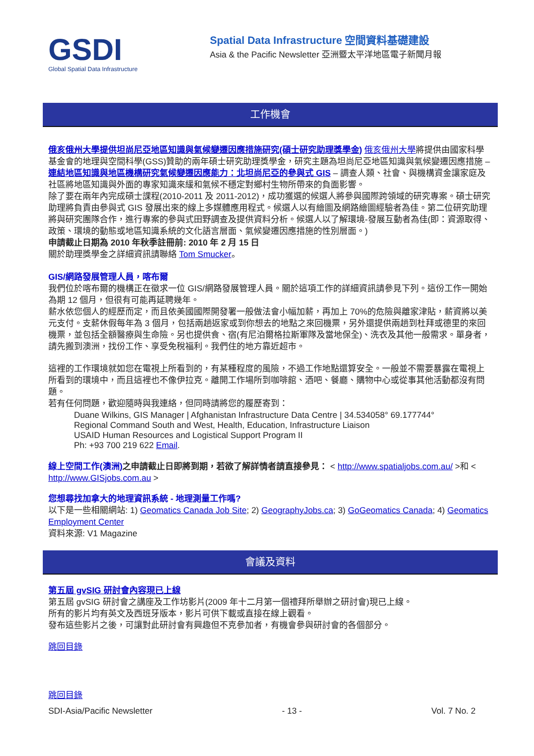GSDI
Global Spatial Data Infrastructure
Spatial Data Infrastructure 空間資料基礎建設
Asia & the Pacific Newsletter 亞洲暨太平洋地區電子新聞月報
工作機會
俄亥俄州大學提供坦尚尼亞地區知識與氣候變遷因應措施研究(碩士研究助理獎學金) 俄亥俄州大學將提供由國家科學基金會的地理與空間科學(GSS)贊助的兩年碩士研究助理獎學金，研究主題為坦尚尼亞地區知識與氣候變遷因應措施 – 連結地區知識與地區機構研究氣候變遷因應能力：北坦尚尼亞的參與式 GIS – 調查人類、社會、與機構資金讓家庭及社區將地區知識與外面的專家知識來緩和氣候不穩定對鄉村生物所帶來的負面影響。
除了要在兩年內完成碩士課程(2010-2011 及 2011-2012)，成功獲選的候選人將參與國際跨領域的研究專案。碩士研究助理將負責由參與式 GIS 發展出來的線上多媒體應用程式。候選人以有繪圖及網路繪圖經驗者為佳。第二位研究助理將與研究團隊合作，進行專案的參與式田野調查及提供資料分析。候選人以了解環境-發展互動者為佳(即：資源取得、政策、環境的動態或地區知識系統的文化語言層面、氣候變遷因應措施的性別層面。)
申請截止日期為 2010 年秋季註冊前: 2010 年 2 月 15 日
關於助理獎學金之詳細資訊請聯絡 Tom Smucker。
GIS/網路發展管理人員，喀布爾
我們位於喀布爾的機構正在徵求一位 GIS/網路發展管理人員。關於這項工作的詳細資訊請參見下列。這份工作一開始為期 12 個月，但很有可能再延聘幾年。
薪水依您個人的經歷而定，而且依美國國際開發署一般做法會小幅加薪，再加上 70%的危險與離家津貼，薪資將以美元支付。支薪休假每年為 3 個月，包括兩趟返家或到你想去的地點之來回機票，另外還提供兩趟到杜拜或德里的來回機票，並包括全額醫療與生命險。另也提供食、宿(有尼泊爾格拉斯軍隊及當地保全)、洗衣及其他一般需求。單身者，請先搬到澳洲，找份工作、享受免稅福利。我們住的地方靠近超市。
這裡的工作環境就如您在電視上所看到的，有某種程度的風險，不過工作地點還算安全。一般並不需要暴露在電視上所看到的環境中，而且這裡也不像伊拉克。離開工作場所到咖啡館、酒吧、餐廳、購物中心或從事其他活動都沒有問題。
若有任何問題，歡迎隨時與我連絡，但同時請將您的履歷寄到：
Duane Wilkins, GIS Manager | Afghanistan Infrastructure Data Centre | 34.534058° 69.177744°
Regional Command South and West, Health, Education, Infrastructure Liaison
USAID Human Resources and Logistical Support Program II
Ph: +93 700 219 622 Email.
線上空間工作(澳洲) 之申請截止日即將到期，若欲了解詳情者請直接參見： < http://www.spatialjobs.com.au/ >和 < http://www.GISjobs.com.au >
您想尋找加拿大的地理資訊系統 - 地理測量工作嗎?
以下是一些相關網站: 1) Geomatics Canada Job Site; 2) GeographyJobs.ca; 3) GoGeomatics Canada; 4) Geomatics Employment Center
資料來源: V1 Magazine
會議及資料
第五屆 gvSIG 研討會內容現已上線
第五屆 gvSIG 研討會之講座及工作坊影片(2009 年十二月第一個禮拜所舉辦之研討會)現已上線。
所有的影片均有英文及西班牙版本，影片可供下載或直接在線上觀看。
發布這些影片之後，可讓對此研討會有興趣但不克參加者，有機會參與研討會的各個部分。
跳回目錄
跳回目錄
SDI-Asia/Pacific Newsletter - 13 - Vol. 7 No. 2